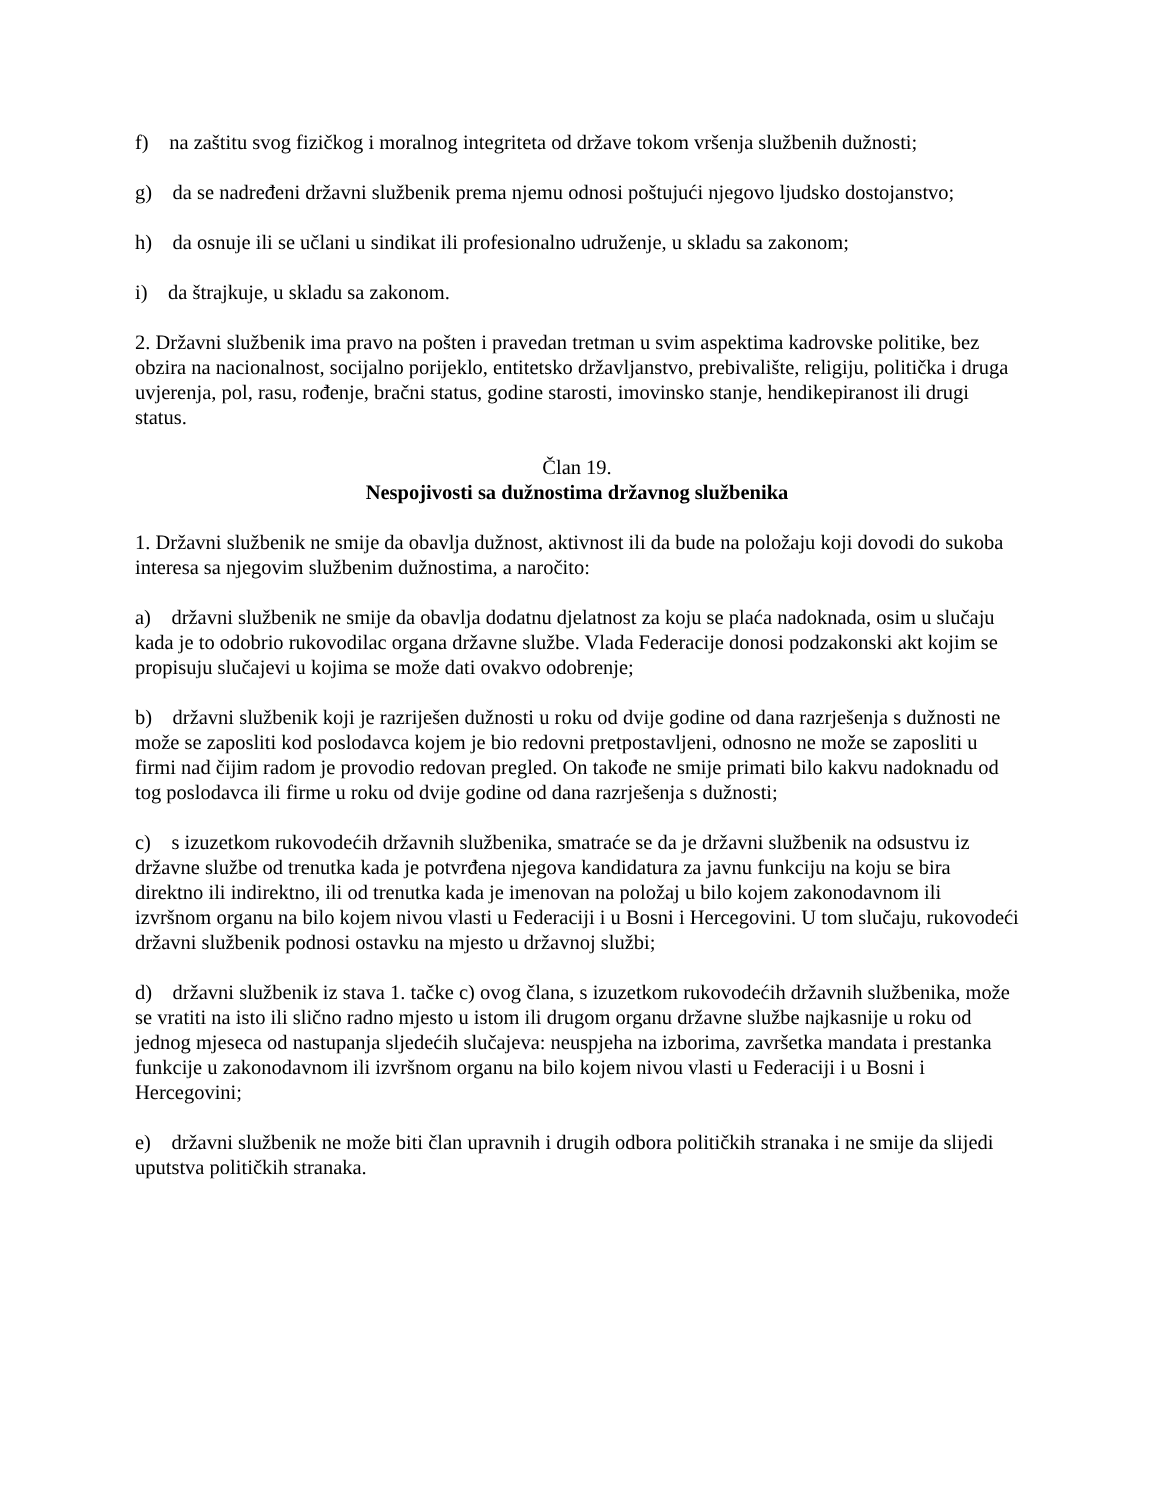f) na zaštitu svog fizičkog i moralnog integriteta od države tokom vršenja službenih dužnosti;
g) da se nadređeni državni službenik prema njemu odnosi poštujući njegovo ljudsko dostojanstvo;
h) da osnuje ili se učlani u sindikat ili profesionalno udruženje, u skladu sa zakonom;
i) da štrajkuje, u skladu sa zakonom.
2. Državni službenik ima pravo na pošten i pravedan tretman u svim aspektima kadrovske politike, bez obzira na nacionalnost, socijalno porijeklo, entitetsko državljanstvo, prebivalište, religiju, politička i druga uvjerenja, pol, rasu, rođenje, bračni status, godine starosti, imovinsko stanje, hendikepiranost ili drugi status.
Član 19.
Nespojivosti sa dužnostima državnog službenika
1. Državni službenik ne smije da obavlja dužnost, aktivnost ili da bude na položaju koji dovodi do sukoba interesa sa njegovim službenim dužnostima, a naročito:
a) državni službenik ne smije da obavlja dodatnu djelatnost za koju se plaća nadoknada, osim u slučaju kada je to odobrio rukovodilac organa državne službe. Vlada Federacije donosi podzakonski akt kojim se propisuju slučajevi u kojima se može dati ovakvo odobrenje;
b) državni službenik koji je razriješen dužnosti u roku od dvije godine od dana razrješenja s dužnosti ne može se zaposliti kod poslodavca kojem je bio redovni pretpostavljeni, odnosno ne može se zaposliti u firmi nad čijim radom je provodio redovan pregled. On takođe ne smije primati bilo kakvu nadoknadu od tog poslodavca ili firme u roku od dvije godine od dana razrješenja s dužnosti;
c) s izuzetkom rukovodećih državnih službenika, smatraće se da je državni službenik na odsustvu iz državne službe od trenutka kada je potvrđena njegova kandidatura za javnu funkciju na koju se bira direktno ili indirektno, ili od trenutka kada je imenovan na položaj u bilo kojem zakonodavnom ili izvršnom organu na bilo kojem nivou vlasti u Federaciji i u Bosni i Hercegovini. U tom slučaju, rukovodeći državni službenik podnosi ostavku na mjesto u državnoj službi;
d) državni službenik iz stava 1. tačke c) ovog člana, s izuzetkom rukovodećih državnih službenika, može se vratiti na isto ili slično radno mjesto u istom ili drugom organu državne službe najkasnije u roku od jednog mjeseca od nastupanja sljedećih slučajeva: neuspjeha na izborima, završetka mandata i prestanka funkcije u zakonodavnom ili izvršnom organu na bilo kojem nivou vlasti u Federaciji i u Bosni i Hercegovini;
e) državni službenik ne može biti član upravnih i drugih odbora političkih stranaka i ne smije da slijedi uputstva političkih stranaka.